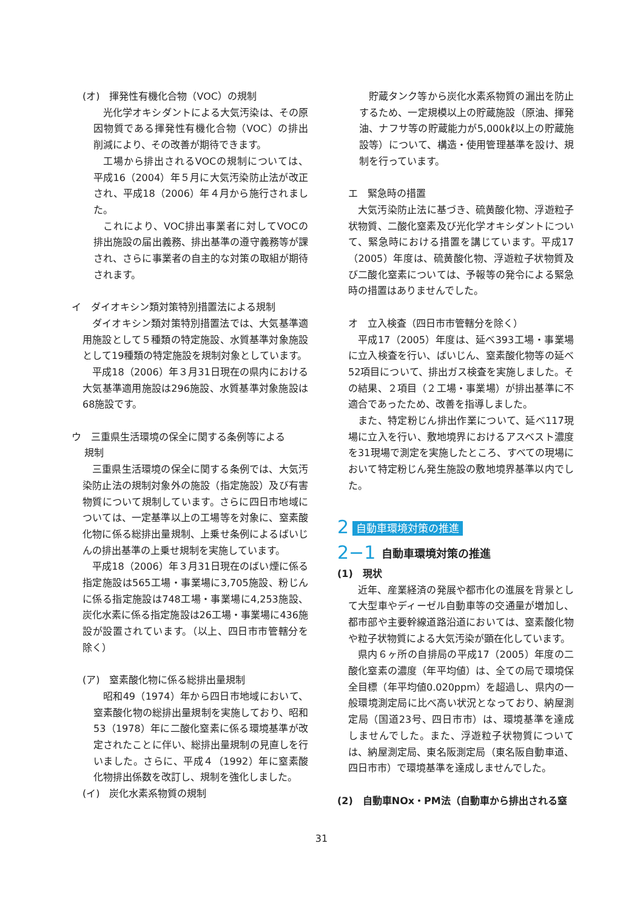(オ)　揮発性有機化合物（VOC）の規制
光化学オキシダントによる大気汚染は、その原因物質である揮発性有機化合物（VOC）の排出削減により、その改善が期待できます。
工場から排出されるVOCの規制については、平成16（2004）年５月に大気汚染防止法が改正され、平成18（2006）年４月から施行されました。
これにより、VOC排出事業者に対してVOCの排出施設の届出義務、排出基準の遵守義務等が課され、さらに事業者の自主的な対策の取組が期待されます。
イ　ダイオキシン類対策特別措置法による規制
ダイオキシン類対策特別措置法では、大気基準適用施設として５種類の特定施設、水質基準対象施設として19種類の特定施設を規制対象としています。
平成18（2006）年３月31日現在の県内における大気基準適用施設は296施設、水質基準対象施設は68施設です。
ウ　三重県生活環境の保全に関する条例等による
　 規制
三重県生活環境の保全に関する条例では、大気汚染防止法の規制対象外の施設（指定施設）及び有害物質について規制しています。さらに四日市地域については、一定基準以上の工場等を対象に、窒素酸化物に係る総排出量規制、上乗せ条例によるばいじんの排出基準の上乗せ規制を実施しています。
平成18（2006）年３月31日現在のばい煙に係る指定施設は565工場・事業場に3,705施設、粉じんに係る指定施設は748工場・事業場に4,253施設、炭化水素に係る指定施設は26工場・事業場に436施設が設置されています。（以上、四日市市管轄分を除く）
(ア)　窒素酸化物に係る総排出量規制
昭和49（1974）年から四日市地域において、窒素酸化物の総排出量規制を実施しており、昭和53（1978）年に二酸化窒素に係る環境基準が改定されたことに伴い、総排出量規制の見直しを行いました。さらに、平成４（1992）年に窒素酸化物排出係数を改訂し、規制を強化しました。
(イ)　炭化水素系物質の規制
貯蔵タンク等から炭化水素系物質の漏出を防止するため、一定規模以上の貯蔵施設（原油、揮発油、ナフサ等の貯蔵能力が5,000㎘以上の貯蔵施設等）について、構造・使用管理基準を設け、規制を行っています。
エ　緊急時の措置
大気汚染防止法に基づき、硫黄酸化物、浮遊粒子状物質、二酸化窒素及び光化学オキシダントについて、緊急時における措置を講じています。平成17（2005）年度は、硫黄酸化物、浮遊粒子状物質及び二酸化窒素については、予報等の発令による緊急時の措置はありませんでした。
オ　立入検査（四日市市管轄分を除く）
平成17（2005）年度は、延べ393工場・事業場に立入検査を行い、ばいじん、窒素酸化物等の延べ52項目について、排出ガス検査を実施しました。その結果、２項目（２工場・事業場）が排出基準に不適合であったため、改善を指導しました。
また、特定粉じん排出作業について、延べ117現場に立入を行い、敷地境界におけるアスベスト濃度を31現場で測定を実施したところ、すべての現場において特定粉じん発生施設の敷地境界基準以内でした。
2 自動車環境対策の推進
2−1 自動車環境対策の推進
(1)　現状
近年、産業経済の発展や都市化の進展を背景として大型車やディーゼル自動車等の交通量が増加し、都市部や主要幹線道路沿道においては、窒素酸化物や粒子状物質による大気汚染が顕在化しています。
県内６ヶ所の自排局の平成17（2005）年度の二酸化窒素の濃度（年平均値）は、全ての局で環境保全目標（年平均値0.020ppm）を超過し、県内の一般環境測定局に比べ高い状況となっており、納屋測定局（国道23号、四日市市）は、環境基準を達成しませんでした。また、浮遊粒子状物質については、納屋測定局、東名阪測定局（東名阪自動車道、四日市市）で環境基準を達成しませんでした。
(2)　自動車NOx・PM法（自動車から排出される窒
31